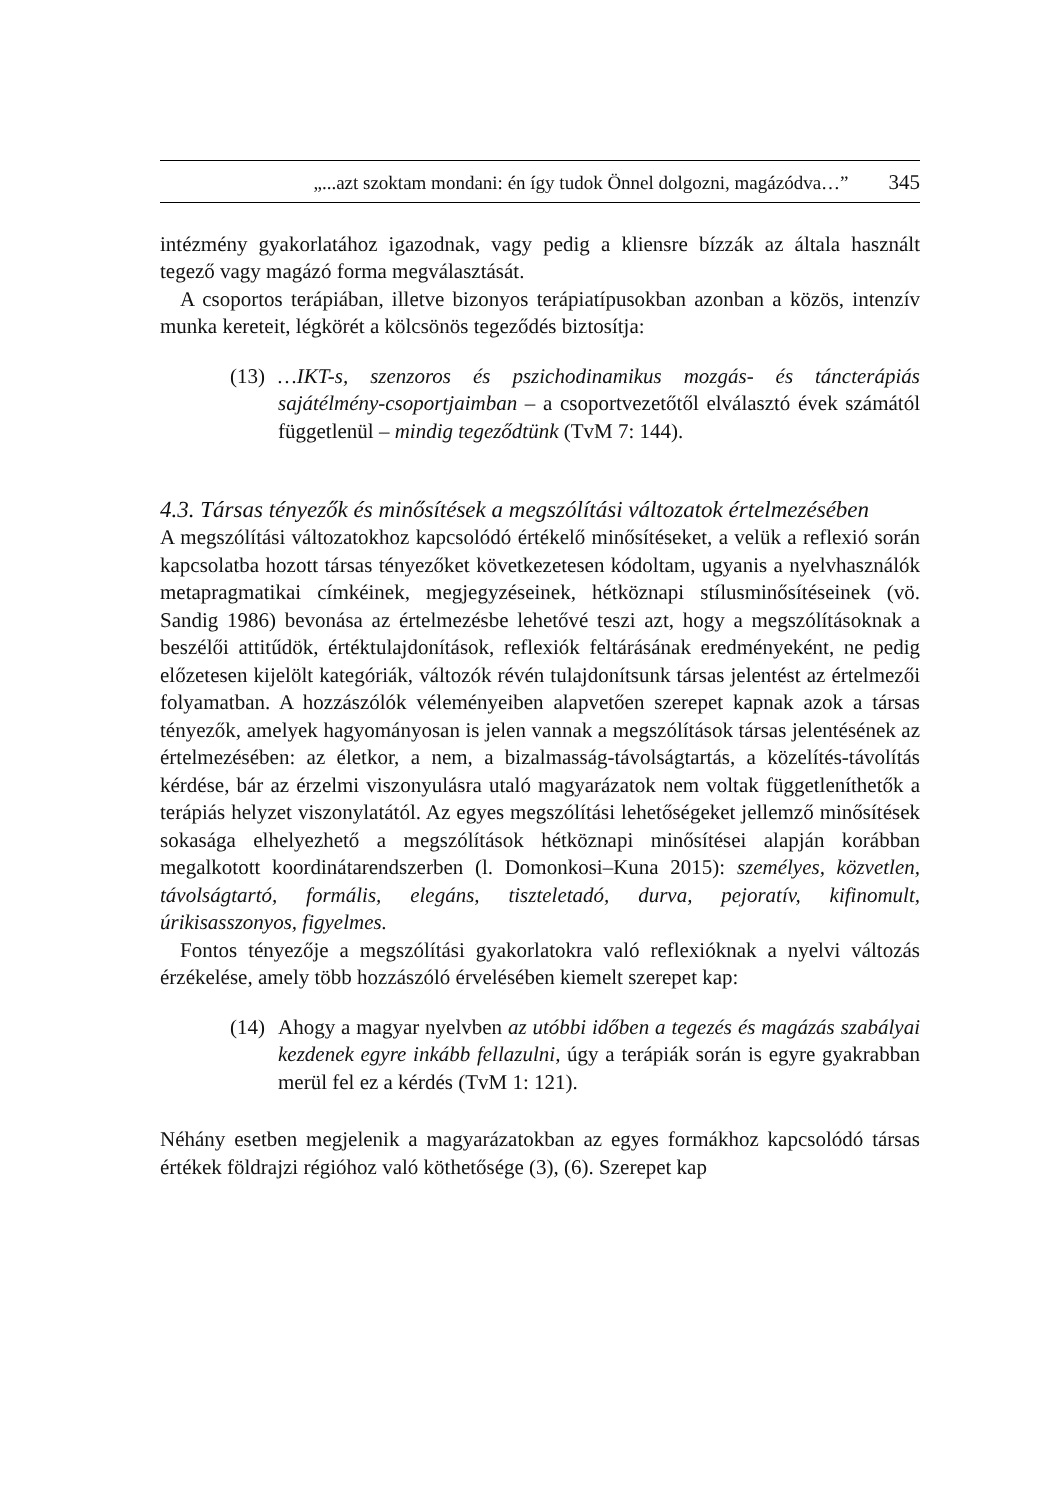„...azt szoktam mondani: én így tudok Önnel dolgozni, magázódva…” 345
intézmény gyakorlatához igazodnak, vagy pedig a kliensre bízzák az általa használt tegező vagy magázó forma megválasztását.
A csoportos terápiában, illetve bizonyos terápiatípusokban azonban a közös, intenzív munka kereteit, légkörét a kölcsönös tegeződés biztosítja:
(13)
…IKT-s, szenzoros és pszichodinamikus mozgás- és táncterápiás sajátélmény-csoportjaimban – a csoportvezetőtől elválasztó évek számától függetlenül – mindig tegeződtünk (TvM 7: 144).
4.3. Társas tényezők és minősítések a megszólítási változatok értelmezésében
A megszólítási változatokhoz kapcsolódó értékelő minősítéseket, a velük a reflexió során kapcsolatba hozott társas tényezőket következetesen kódoltam, ugyanis a nyelvhasználók metapragmatikai címkéinek, megjegyzéseinek, hétköznapi stílusminősítéseinek (vö. Sandig 1986) bevonása az értelmezésbe lehetővé teszi azt, hogy a megszólításoknak a beszélői attitűdök, értéktulajdonítások, reflexiók feltárásának eredményeként, ne pedig előzetesen kijelölt kategóriák, változók révén tulajdonítsunk társas jelentést az értelmezői folyamatban. A hozzászólók véleményeiben alapvetően szerepet kapnak azok a társas tényezők, amelyek hagyományosan is jelen vannak a megszólítások társas jelentésének az értelmezésében: az életkor, a nem, a bizalmasság-távolságtartás, a közelítés-távolítás kérdése, bár az érzelmi viszonyulásra utaló magyarázatok nem voltak függetleníthetők a terápiás helyzet viszonylatától. Az egyes megszólítási lehetőségeket jellemző minősítések sokasága elhelyezhető a megszólítások hétköznapi minősítései alapján korábban megalkotott koordinátarendszerben (l. Domonkosi–Kuna 2015): személyes, közvetlen, távolságtartó, formális, elegáns, tiszteletadó, durva, pejoratív, kifinomult, úrikisasszonyos, figyelmes.
Fontos tényezője a megszólítási gyakorlatokra való reflexióknak a nyelvi változás érzékelése, amely több hozzászóló érvelésében kiemelt szerepet kap:
(14)
Ahogy a magyar nyelvben az utóbbi időben a tegezés és magázás szabályai kezdenek egyre inkább fellazulni, úgy a terápiák során is egyre gyakrabban merül fel ez a kérdés (TvM 1: 121).
Néhány esetben megjelenik a magyarázatokban az egyes formákhoz kapcsolódó társas értékek földrajzi régióhoz való köthetősége (3), (6). Szerepet kap